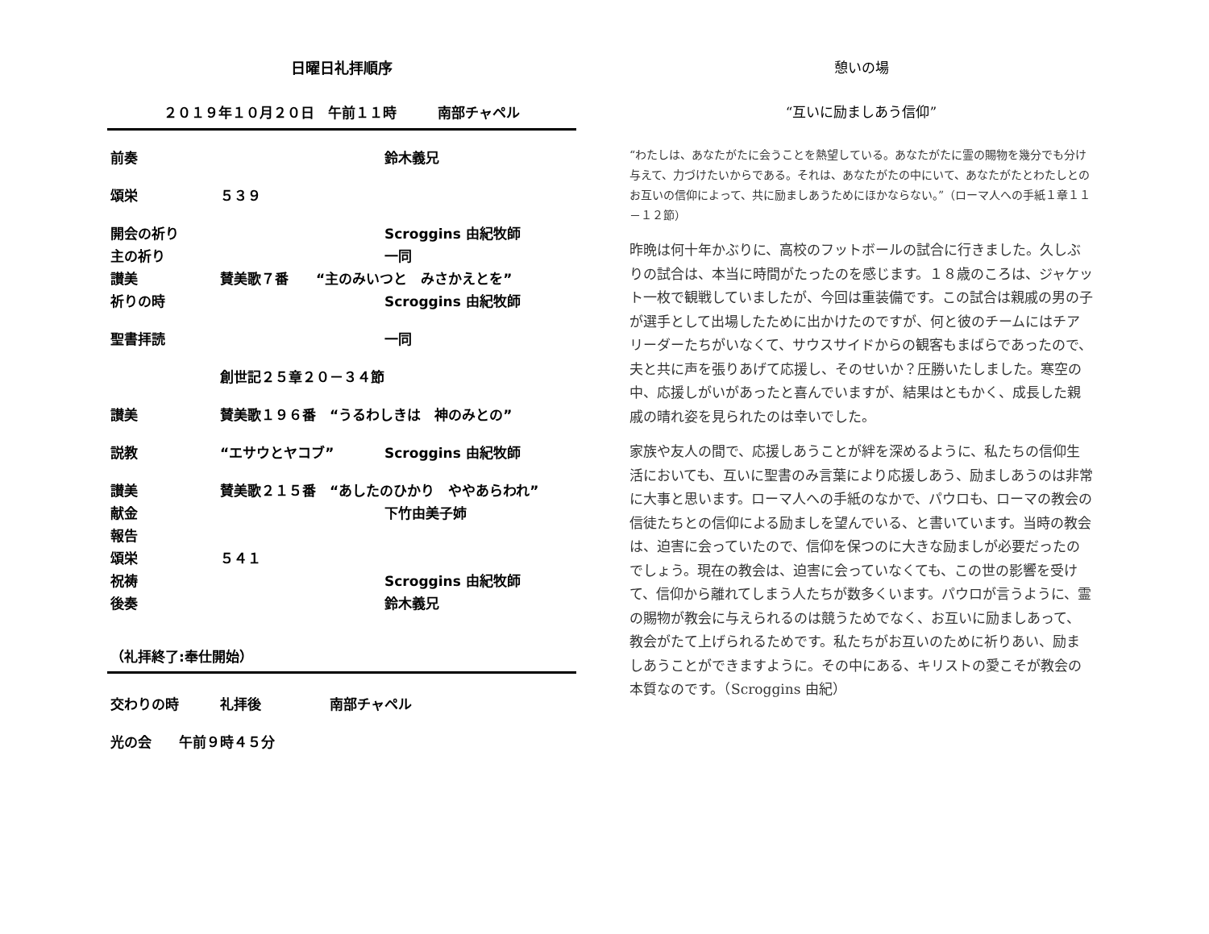日曜日礼拝順序
２０１９年１０月２０日　午前１１時　　　南部チャペル
前奏 鈴木義兄
頌栄 ５３９
開会の祈り Scroggins 由紀牧師
主の祈り 一同
讃美 賛美歌７番　　“主のみいつと　みさかえとを”
祈りの時 Scroggins 由紀牧師
聖書拝読 一同
創世記２５章２０－３４節
讃美 賛美歌１９６番　“うるわしきは　神のみとの”
説教 “エサウとヤコブ” Scroggins 由紀牧師
讃美 賛美歌２１５番　“あしたのひかり　ややあらわれ”
献金 下竹由美子姉
報告
頌栄 ５４１
祝祷 Scroggins 由紀牧師
後奏 鈴木義兄
（礼拝終了:奉仕開始）
交わりの時 礼拝後 南部チャペル
光の会　　午前９時４５分
憩いの場
“互いに励ましあう信仰”
“わたしは、あなたがたに会うことを熱望している。あなたがたに霊の賜物を幾分でも分け与えて、力づけたいからである。それは、あなたがたの中にいて、あなたがたとわたしとのお互いの信仰によって、共に励ましあうためにほかならない。”（ローマ人への手紙１章１１－１２節）
昨晩は何十年かぶりに、高校のフットボールの試合に行きました。久しぶりの試合は、本当に時間がたったのを感じます。１８歳のころは、ジャケット一枚で観戦していましたが、今回は重装備です。この試合は親戚の男の子が選手として出場したために出かけたのですが、何と彼のチームにはチアリーダーたちがいなくて、サウスサイドからの観客もまばらであったので、夫と共に声を張りあげて応援し、そのせいか？圧勝いたしました。寒空の中、応援しがいがあったと喜んでいますが、結果はともかく、成長した親戚の晴れ姿を見られたのは幸いでした。
家族や友人の間で、応援しあうことが絆を深めるように、私たちの信仰生活においても、互いに聖書のみ言葉により応援しあう、励ましあうのは非常に大事と思います。ローマ人への手紙のなかで、パウロも、ローマの教会の信徒たちとの信仰による励ましを望んでいる、と書いています。当時の教会は、迫害に会っていたので、信仰を保つのに大きな励ましが必要だったのでしょう。現在の教会は、迫害に会っていなくても、この世の影響を受けて、信仰から離れてしまう人たちが数多くいます。パウロが言うように、霊の賜物が教会に与えられるのは競うためでなく、お互いに励ましあって、教会がたて上げられるためです。私たちがお互いのために祈りあい、励ましあうことができますように。その中にある、キリストの愛こそが教会の本質なのです。（Scroggins 由紀）